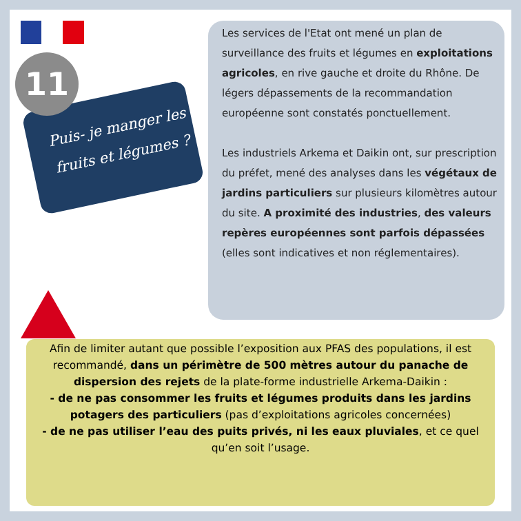11
Puis- je manger les fruits et légumes ?
Les services de l'Etat ont mené un plan de surveillance des fruits et légumes en exploitations agricoles, en rive gauche et droite du Rhône. De légers dépassements de la recommandation européenne sont constatés ponctuellement.
Les industriels Arkema et Daikin ont, sur prescription du préfet, mené des analyses dans les végétaux de jardins particuliers sur plusieurs kilomètres autour du site. A proximité des industries, des valeurs repères européennes sont parfois dépassées (elles sont indicatives et non réglementaires).
Afin de limiter autant que possible l’exposition aux PFAS des populations, il est recommandé, dans un périmètre de 500 mètres autour du panache de dispersion des rejets de la plate-forme industrielle Arkema-Daikin :
- de ne pas consommer les fruits et légumes produits dans les jardins potagers des particuliers (pas d’exploitations agricoles concernées)
- de ne pas utiliser l’eau des puits privés, ni les eaux pluviales, et ce quel qu’en soit l’usage.